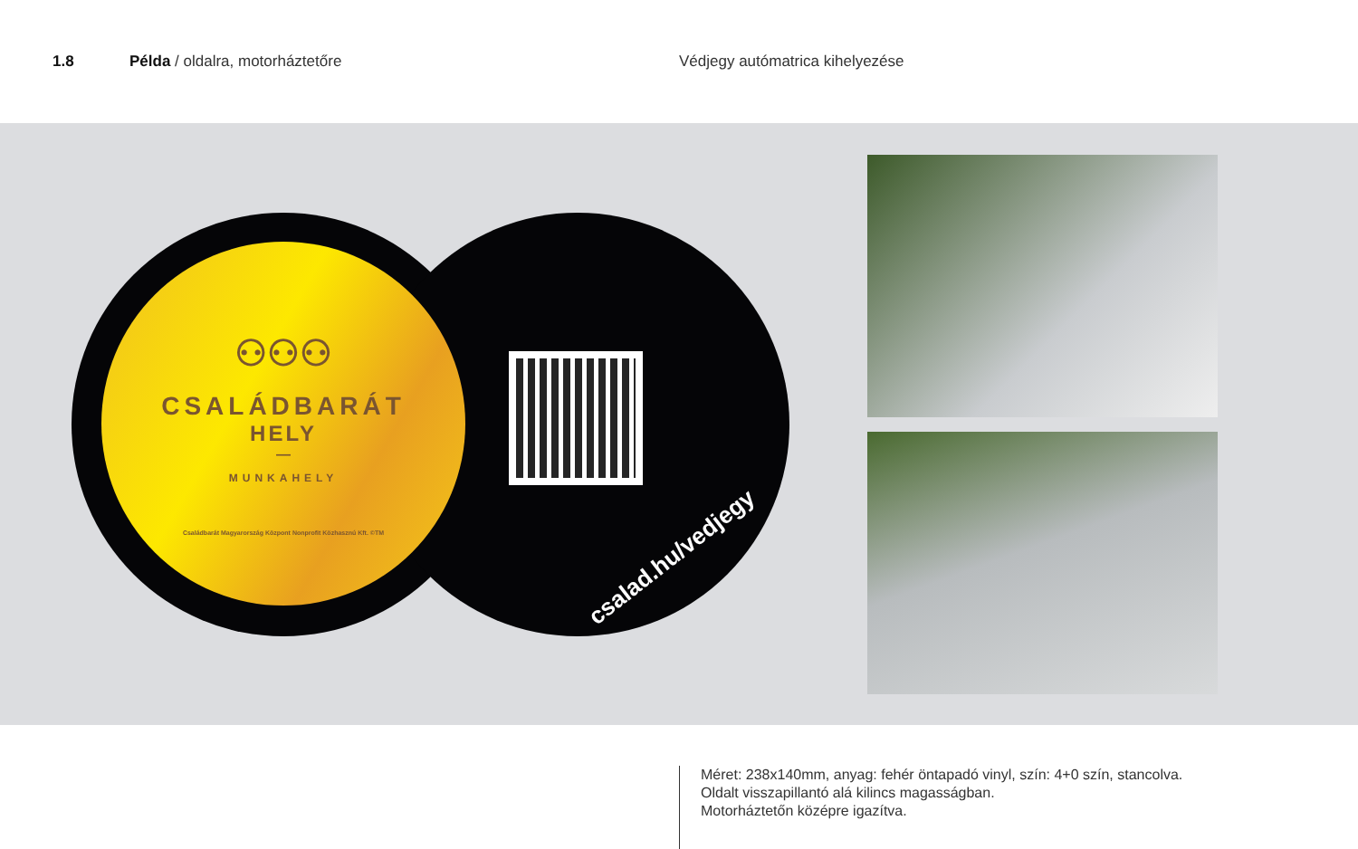1.8 Példa / oldalra, motorháztetőre Védjegy autómatrica kihelyezése
⚇⚇⚇
CSALÁDBARÁT
HELY
—
MUNKAHELY
Családbarát Magyarország Központ Nonprofit Közhasznú Kft. ©TM
csalad.hu/vedjegy
Méret: 238x140mm, anyag: fehér öntapadó vinyl, szín: 4+0 szín, stancolva.
Oldalt visszapillantó alá kilincs magasságban.
Motorháztetőn középre igazítva.